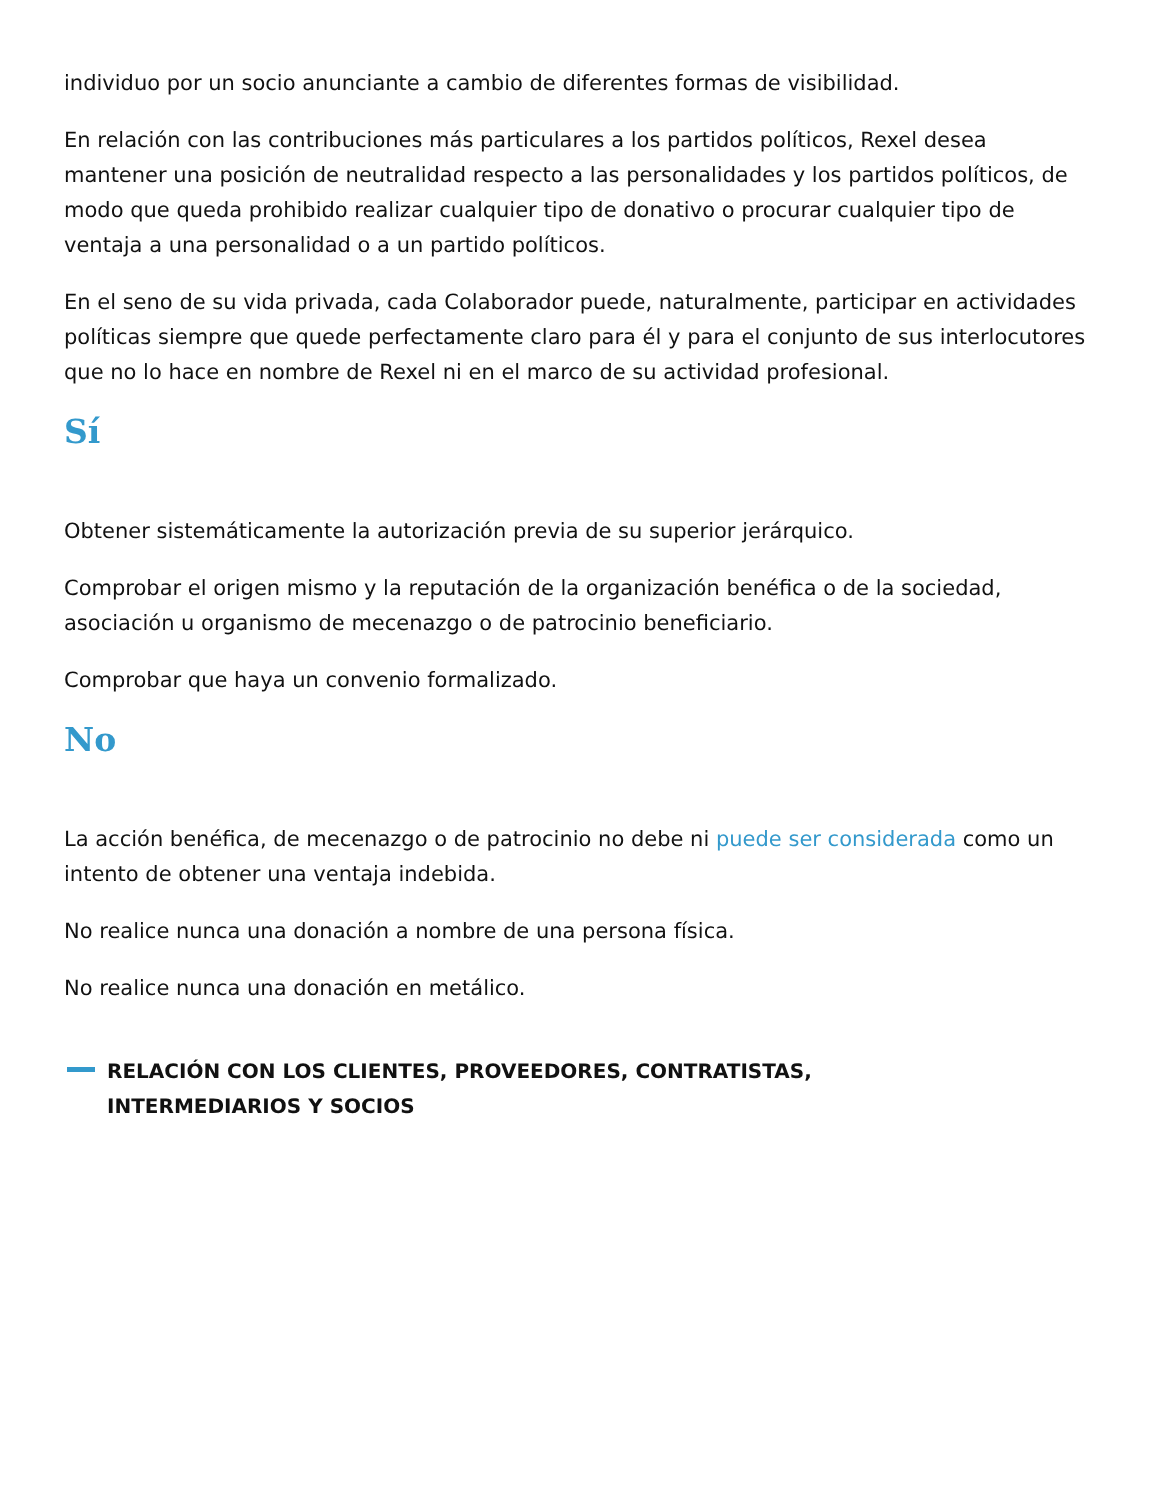individuo por un socio anunciante a cambio de diferentes formas de visibilidad.
En relación con las contribuciones más particulares a los partidos políticos, Rexel desea mantener una posición de neutralidad respecto a las personalidades y los partidos políticos, de modo que queda prohibido realizar cualquier tipo de donativo o procurar cualquier tipo de ventaja a una personalidad o a un partido políticos.
En el seno de su vida privada, cada Colaborador puede, naturalmente, participar en actividades políticas siempre que quede perfectamente claro para él y para el conjunto de sus interlocutores que no lo hace en nombre de Rexel ni en el marco de su actividad profesional.
Sí
Obtener sistemáticamente la autorización previa de su superior jerárquico.
Comprobar el origen mismo y la reputación de la organización benéfica o de la sociedad, asociación u organismo de mecenazgo o de patrocinio beneficiario.
Comprobar que haya un convenio formalizado.
No
La acción benéfica, de mecenazgo o de patrocinio no debe ni puede ser considerada como un intento de obtener una ventaja indebida.
No realice nunca una donación a nombre de una persona física.
No realice nunca una donación en metálico.
RELACIÓN CON LOS CLIENTES, PROVEEDORES, CONTRATISTAS,
INTERMEDIARIOS Y SOCIOS